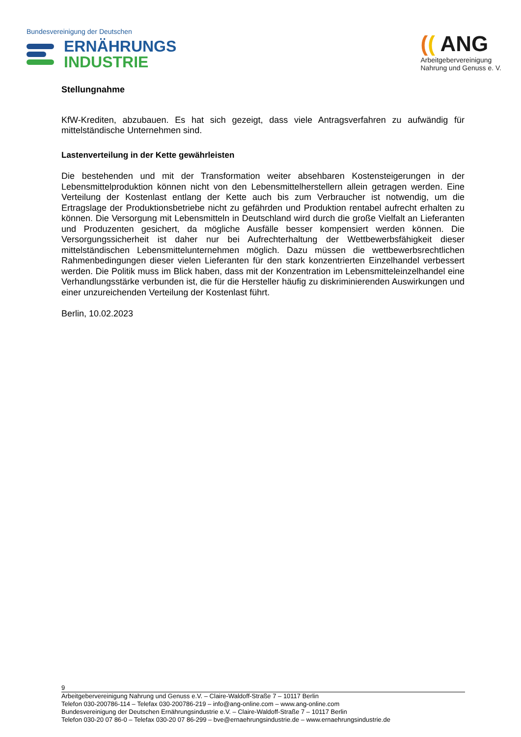Bundesvereinigung der Deutschen
ERNÄHRUNGS
INDUSTRIE
(( ANG
Arbeitgebervereinigung
Nahrung und Genuss e. V.
Stellungnahme
KfW-Krediten, abzubauen. Es hat sich gezeigt, dass viele Antragsverfahren zu aufwändig für mittelständische Unternehmen sind.
Lastenverteilung in der Kette gewährleisten
Die bestehenden und mit der Transformation weiter absehbaren Kostensteigerungen in der Lebensmittelproduktion können nicht von den Lebensmittelherstellern allein getragen werden. Eine Verteilung der Kostenlast entlang der Kette auch bis zum Verbraucher ist notwendig, um die Ertragslage der Produktionsbetriebe nicht zu gefährden und Produktion rentabel aufrecht erhalten zu können. Die Versorgung mit Lebensmitteln in Deutschland wird durch die große Vielfalt an Lieferanten und Produzenten gesichert, da mögliche Ausfälle besser kompensiert werden können. Die Versorgungssicherheit ist daher nur bei Aufrechterhaltung der Wettbewerbsfähigkeit dieser mittelständischen Lebensmittelunternehmen möglich. Dazu müssen die wettbewerbsrechtlichen Rahmenbedingungen dieser vielen Lieferanten für den stark konzentrierten Einzelhandel verbessert werden. Die Politik muss im Blick haben, dass mit der Konzentration im Lebensmitteleinzelhandel eine Verhandlungsstärke verbunden ist, die für die Hersteller häufig zu diskriminierenden Auswirkungen und einer unzureichenden Verteilung der Kostenlast führt.
Berlin, 10.02.2023
9
Arbeitgebervereinigung Nahrung und Genuss e.V. – Claire-Waldoff-Straße 7 – 10117 Berlin
Telefon 030-200786-114 – Telefax 030-200786-219 – info@ang-online.com – www.ang-online.com
Bundesvereinigung der Deutschen Ernährungsindustrie e.V. – Claire-Waldoff-Straße 7 – 10117 Berlin
Telefon 030-20 07 86-0 – Telefax 030-20 07 86-299 – bve@ernaehrungsindustrie.de – www.ernaehrungsindustrie.de